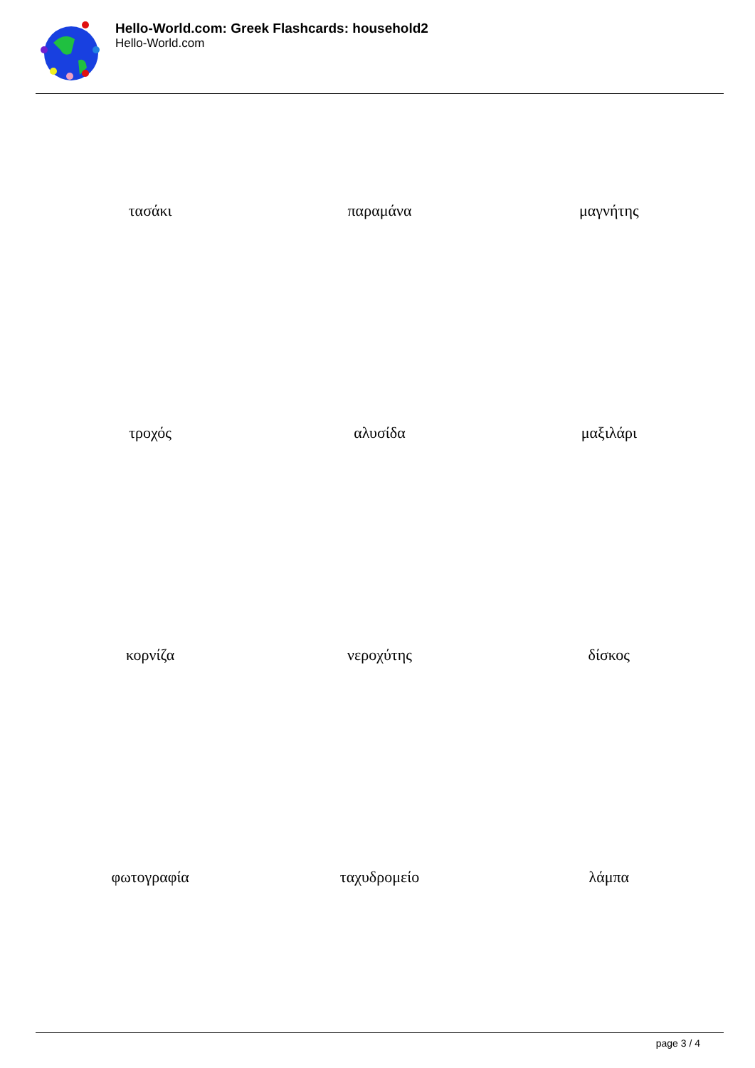Hello-World.com: Greek Flashcards: household2
Hello-World.com
| τασάκι | παραμάνα | μαγνήτης |
| τροχός | αλυσίδα | μαξιλάρι |
| κορνίζα | νεροχύτης | δίσκος |
| φωτογραφία | ταχυδρομείο | λάμπα |
page 3 / 4